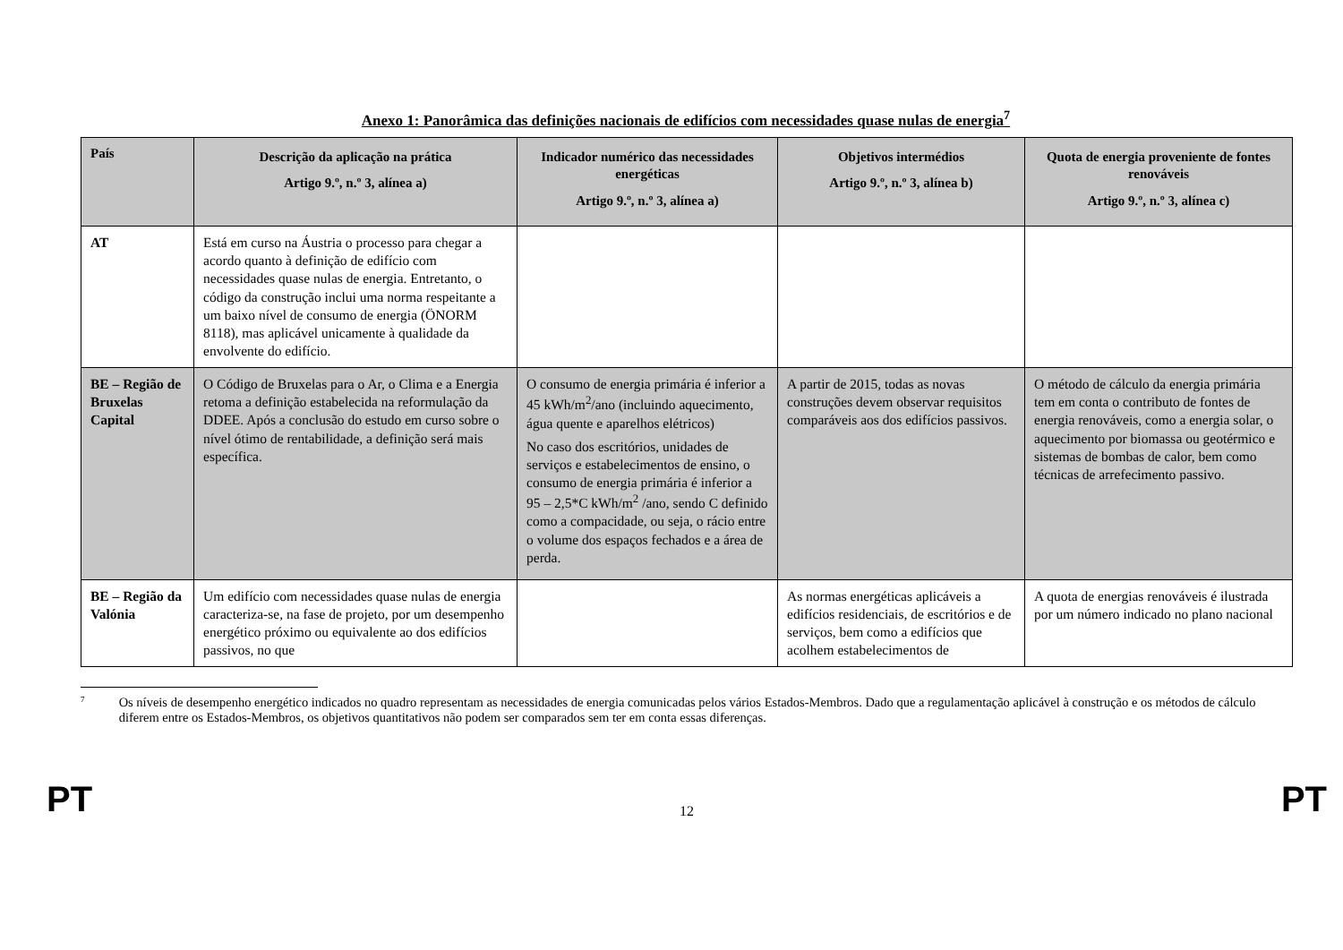Anexo 1: Panorâmica das definições nacionais de edifícios com necessidades quase nulas de energia<sup>7</sup>
| País | Descrição da aplicação na prática Artigo 9.º, n.º 3, alínea a) | Indicador numérico das necessidades energéticas Artigo 9.º, n.º 3, alínea a) | Objetivos intermédios Artigo 9.º, n.º 3, alínea b) | Quota de energia proveniente de fontes renováveis Artigo 9.º, n.º 3, alínea c) |
| --- | --- | --- | --- | --- |
| AT | Está em curso na Áustria o processo para chegar a acordo quanto à definição de edifício com necessidades quase nulas de energia. Entretanto, o código da construção inclui uma norma respeitante a um baixo nível de consumo de energia (ÖNORM 8118), mas aplicável unicamente à qualidade da envolvente do edifício. | | | |
| BE – Região de Bruxelas Capital | O Código de Bruxelas para o Ar, o Clima e a Energia retoma a definição estabelecida na reformulação da DDEE. Após a conclusão do estudo em curso sobre o nível ótimo de rentabilidade, a definição será mais específica. | O consumo de energia primária é inferior a 45 kWh/m<sup>2</sup>/ano (incluindo aquecimento, água quente e aparelhos elétricos) No caso dos escritórios, unidades de serviços e estabelecimentos de ensino, o consumo de energia primária é inferior a 95 – 2,5*C kWh/m<sup>2</sup> /ano, sendo C definido como a compacidade, ou seja, o rácio entre o volume dos espaços fechados e a área de perda. | A partir de 2015, todas as novas construções devem observar requisitos comparáveis aos dos edifícios passivos. | O método de cálculo da energia primária tem em conta o contributo de fontes de energia renováveis, como a energia solar, o aquecimento por biomassa ou geotérmico e sistemas de bombas de calor, bem como técnicas de arrefecimento passivo. |
| BE – Região da Valónia | Um edifício com necessidades quase nulas de energia caracteriza-se, na fase de projeto, por um desempenho energético próximo ou equivalente ao dos edifícios passivos, no que | | As normas energéticas aplicáveis a edifícios residenciais, de escritórios e de serviços, bem como a edifícios que acolhem estabelecimentos de | A quota de energias renováveis é ilustrada por um número indicado no plano nacional |
7
Os níveis de desempenho energético indicados no quadro representam as necessidades de energia comunicadas pelos vários Estados-Membros. Dado que a regulamentação aplicável à construção e os métodos de cálculo diferem entre os Estados-Membros, os objetivos quantitativos não podem ser comparados sem ter em conta essas diferenças.
PT 12 PT